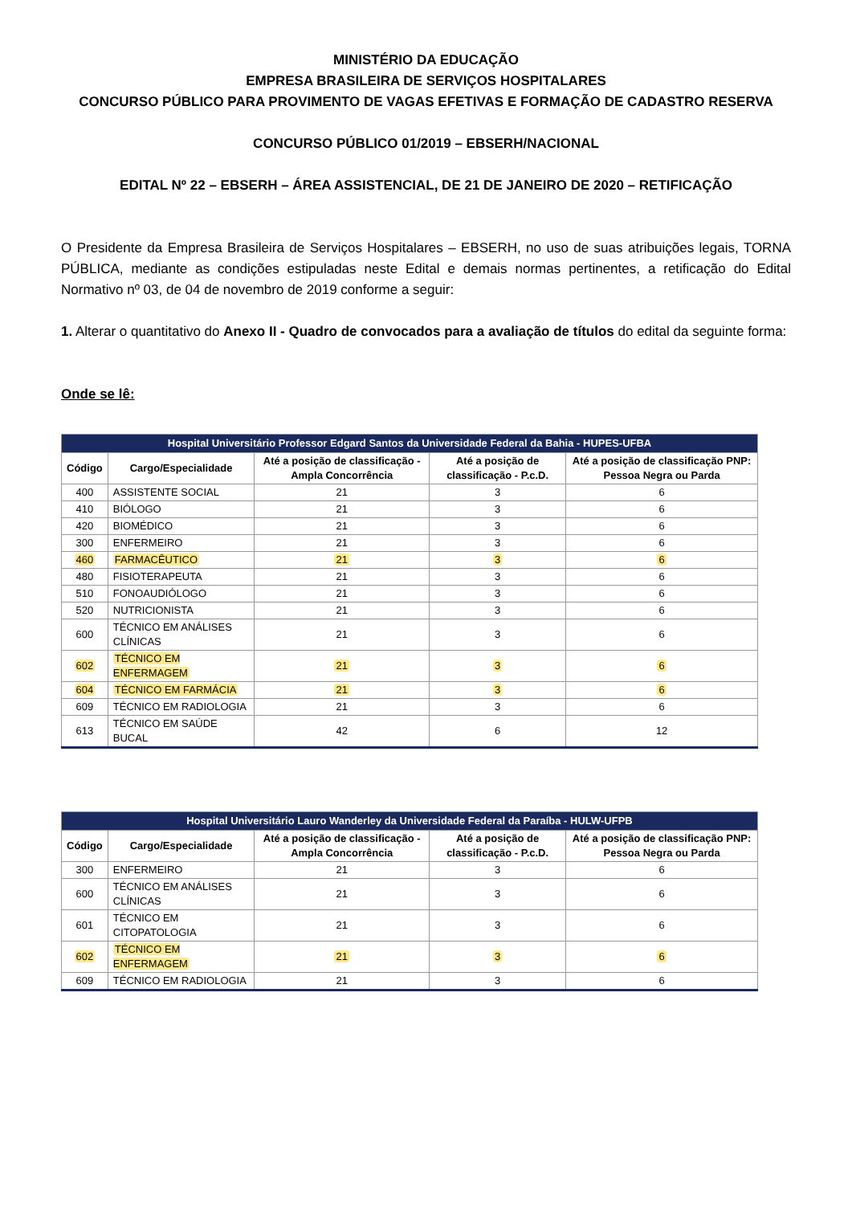MINISTÉRIO DA EDUCAÇÃO
EMPRESA BRASILEIRA DE SERVIÇOS HOSPITALARES
CONCURSO PÚBLICO PARA PROVIMENTO DE VAGAS EFETIVAS E FORMAÇÃO DE CADASTRO RESERVA
CONCURSO PÚBLICO 01/2019 – EBSERH/NACIONAL
EDITAL Nº 22 – EBSERH – ÁREA ASSISTENCIAL, DE 21 DE JANEIRO DE 2020 – RETIFICAÇÃO
O Presidente da Empresa Brasileira de Serviços Hospitalares – EBSERH, no uso de suas atribuições legais, TORNA PÚBLICA, mediante as condições estipuladas neste Edital e demais normas pertinentes, a retificação do Edital Normativo nº 03, de 04 de novembro de 2019 conforme a seguir:
1. Alterar o quantitativo do Anexo II - Quadro de convocados para a avaliação de títulos do edital da seguinte forma:
Onde se lê:
| Hospital Universitário Professor Edgard Santos da Universidade Federal da Bahia - HUPES-UFBA | | | | |
| --- | --- | --- | --- | --- |
| Código | Cargo/Especialidade | Até a posição de classificação - Ampla Concorrência | Até a posição de classificação - P.c.D. | Até a posição de classificação PNP: Pessoa Negra ou Parda |
| 400 | ASSISTENTE SOCIAL | 21 | 3 | 6 |
| 410 | BIÓLOGO | 21 | 3 | 6 |
| 420 | BIOMÉDICO | 21 | 3 | 6 |
| 300 | ENFERMEIRO | 21 | 3 | 6 |
| 460 | FARMACÊUTICO | 21 | 3 | 6 |
| 480 | FISIOTERAPEUTA | 21 | 3 | 6 |
| 510 | FONOAUDIÓLOGO | 21 | 3 | 6 |
| 520 | NUTRICIONISTA | 21 | 3 | 6 |
| 600 | TÉCNICO EM ANÁLISES CLÍNICAS | 21 | 3 | 6 |
| 602 | TÉCNICO EM ENFERMAGEM | 21 | 3 | 6 |
| 604 | TÉCNICO EM FARMÁCIA | 21 | 3 | 6 |
| 609 | TÉCNICO EM RADIOLOGIA | 21 | 3 | 6 |
| 613 | TÉCNICO EM SAÚDE BUCAL | 42 | 6 | 12 |
| Hospital Universitário Lauro Wanderley da Universidade Federal da Paraíba - HULW-UFPB | | | | |
| --- | --- | --- | --- | --- |
| Código | Cargo/Especialidade | Até a posição de classificação - Ampla Concorrência | Até a posição de classificação - P.c.D. | Até a posição de classificação PNP: Pessoa Negra ou Parda |
| 300 | ENFERMEIRO | 21 | 3 | 6 |
| 600 | TÉCNICO EM ANÁLISES CLÍNICAS | 21 | 3 | 6 |
| 601 | TÉCNICO EM CITOPATOLOGIA | 21 | 3 | 6 |
| 602 | TÉCNICO EM ENFERMAGEM | 21 | 3 | 6 |
| 609 | TÉCNICO EM RADIOLOGIA | 21 | 3 | 6 |